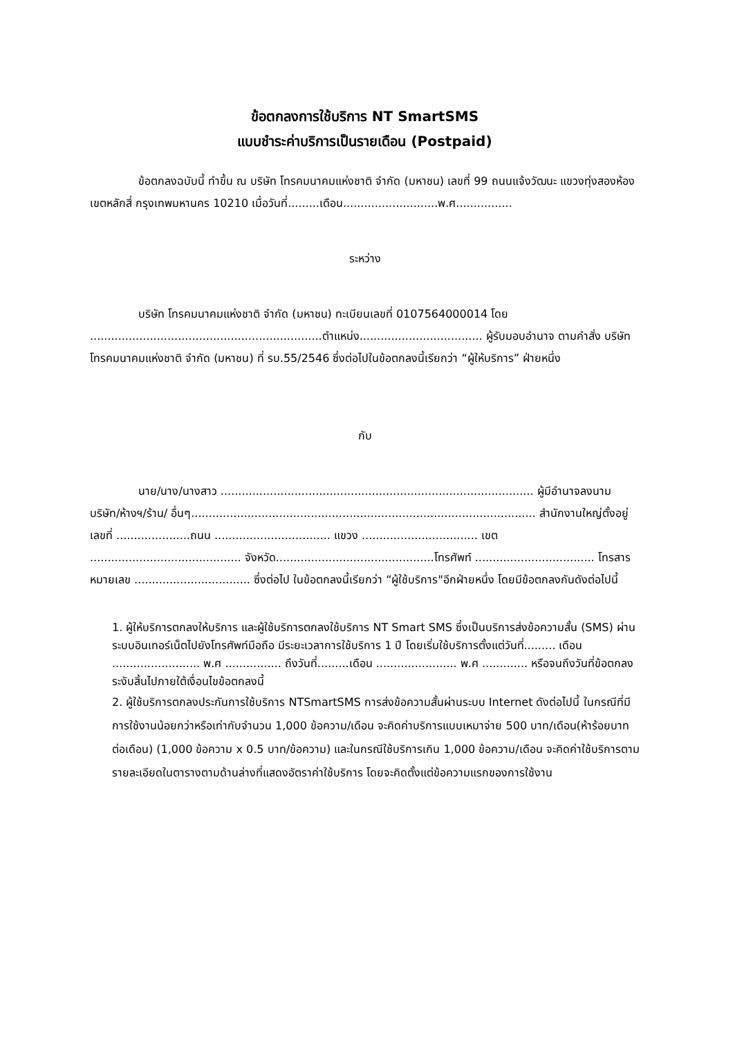ข้อตกลงการใช้บริการ NT SmartSMS
แบบชำระค่าบริการเป็นรายเดือน (Postpaid)
ข้อตกลงฉบับนี้ ทำขึ้น ณ บริษัท โทรคมนาคมแห่งชาติ จำกัด (มหาชน) เลขที่ 99 ถนนแจ้งวัฒนะ แขวงทุ่งสองห้อง เขตหลักสี่ กรุงเทพมหานคร 10210 เมื่อวันที่.........เดือน...........................พ.ศ................
ระหว่าง
บริษัท โทรคมนาคมแห่งชาติ จำกัด (มหาชน) ทะเบียนเลขที่ 0107564000014 โดย ..................................................................ตำแหน่ง................................... ผู้รับมอบอำนาจ ตามคำสั่ง บริษัท โทรคมนาคมแห่งชาติ จำกัด (มหาชน) ที่ รบ.55/2546 ซึ่งต่อไปในข้อตกลงนี้เรียกว่า “ผู้ให้บริการ” ฝ่ายหนึ่ง
กับ
นาย/นาง/นางสาว ......................................................................................... ผู้มีอำนาจลงนาม บริษัท/ห้างฯ/ร้าน/ อื่นๆ.................................................................................................. สำนักงานใหญ่ตั้งอยู่ เลขที่ .....................ถนน ................................. แขวง ................................. เขต ........................................... จังหวัด.............................................โทรศัพท์ .................................. โทรสารหมายเลข ................................. ซึ่งต่อไป ในข้อตกลงนี้เรียกว่า “ผู้ใช้บริการ"อีกฝ่ายหนึ่ง โดยมีข้อตกลงกันดังต่อไปนี้
1. ผู้ให้บริการตกลงให้บริการ และผู้ใช้บริการตกลงใช้บริการ NT Smart SMS ซึ่งเป็นบริการส่งข้อความสั้น (SMS) ผ่านระบบอินเทอร์เน็ตไปยังโทรศัพท์มือถือ มีระยะเวลาการใช้บริการ 1 ปี โดยเริ่มใช้บริการตั้งแต่วันที่......... เดือน ......................... พ.ศ ................ ถึงวันที่.........เดือน ....................... พ.ศ ............. หรือจนถึงวันที่ข้อตกลงระงับสิ้นไปภายใต้เงื่อนไขข้อตกลงนี้
2. ผู้ใช้บริการตกลงประกันการใช้บริการ NTSmartSMS การส่งข้อความสั้นผ่านระบบ Internet ดังต่อไปนี้ ในกรณีที่มีการใช้งานน้อยกว่าหรือเท่ากับจำนวน 1,000 ข้อความ/เดือน จะคิดค่าบริการแบบเหมาจ่าย 500 บาท/เดือน(ห้าร้อยบาทต่อเดือน) (1,000 ข้อความ x 0.5 บาท/ข้อความ) และในกรณีใช้บริการเกิน 1,000 ข้อความ/เดือน จะคิดค่าใช้บริการตามรายละเอียดในตารางตามด้านล่างที่แสดงอัตราค่าใช้บริการ โดยจะคิดตั้งแต่ข้อความแรกของการใช้งาน